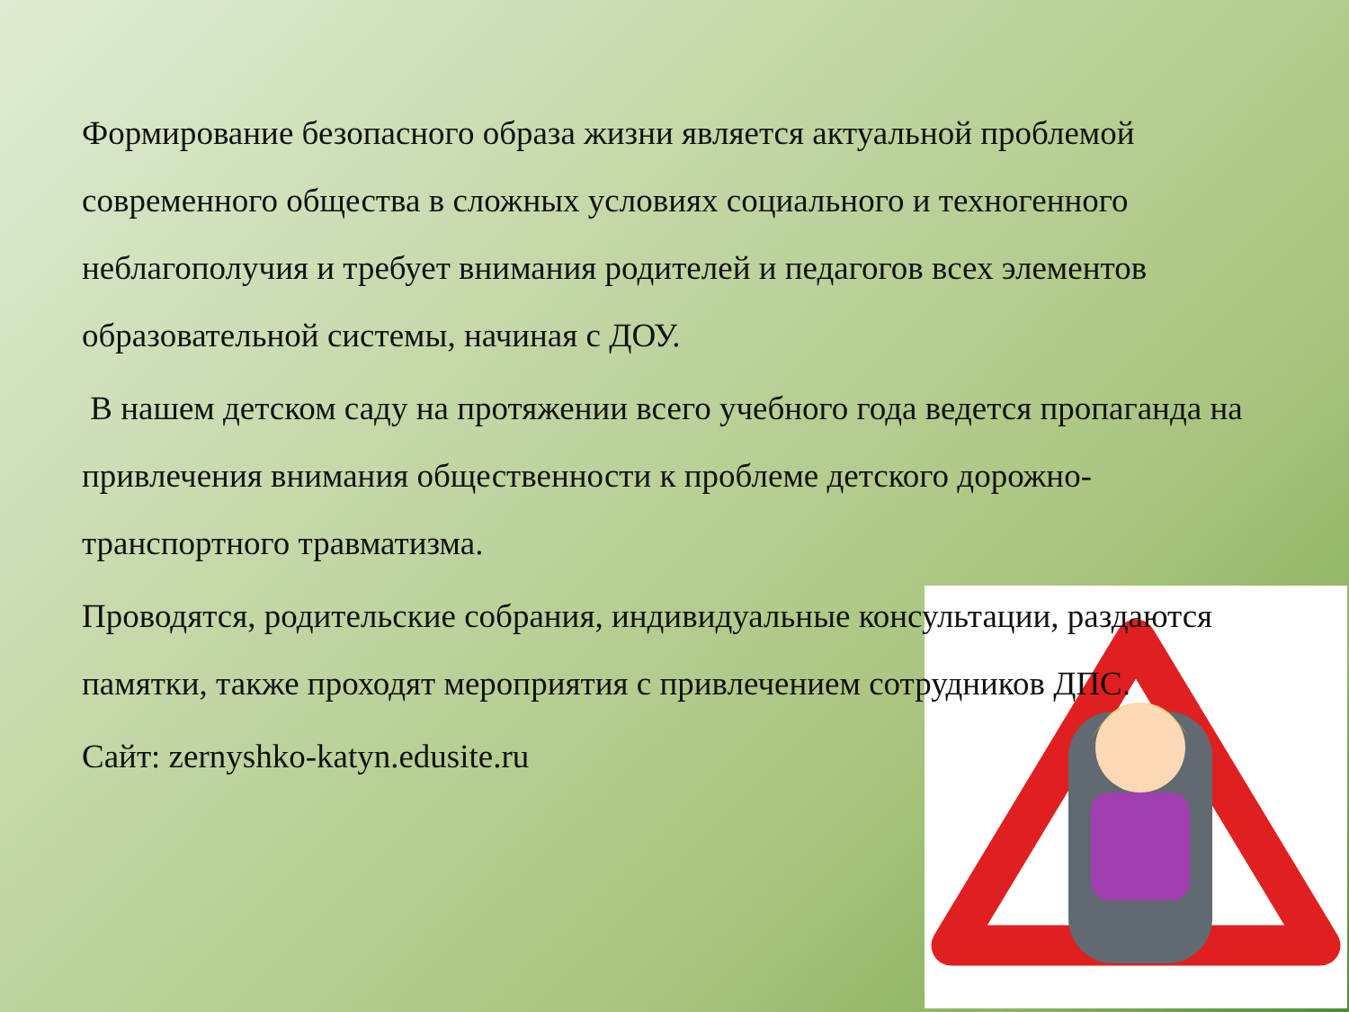Формирование безопасного образа жизни является актуальной проблемой современного общества в сложных условиях социального и техногенного неблагополучия и требует внимания родителей и педагогов всех элементов образовательной системы, начиная с ДОУ.
В нашем детском саду на протяжении всего учебного года ведется пропаганда на привлечения внимания общественности к проблеме детского дорожно-транспортного травматизма.
Проводятся, родительские собрания, индивидуальные консультации, раздаются памятки, также проходят мероприятия с привлечением сотрудников ДПС.
Сайт: zernyshko-katyn.edusite.ru